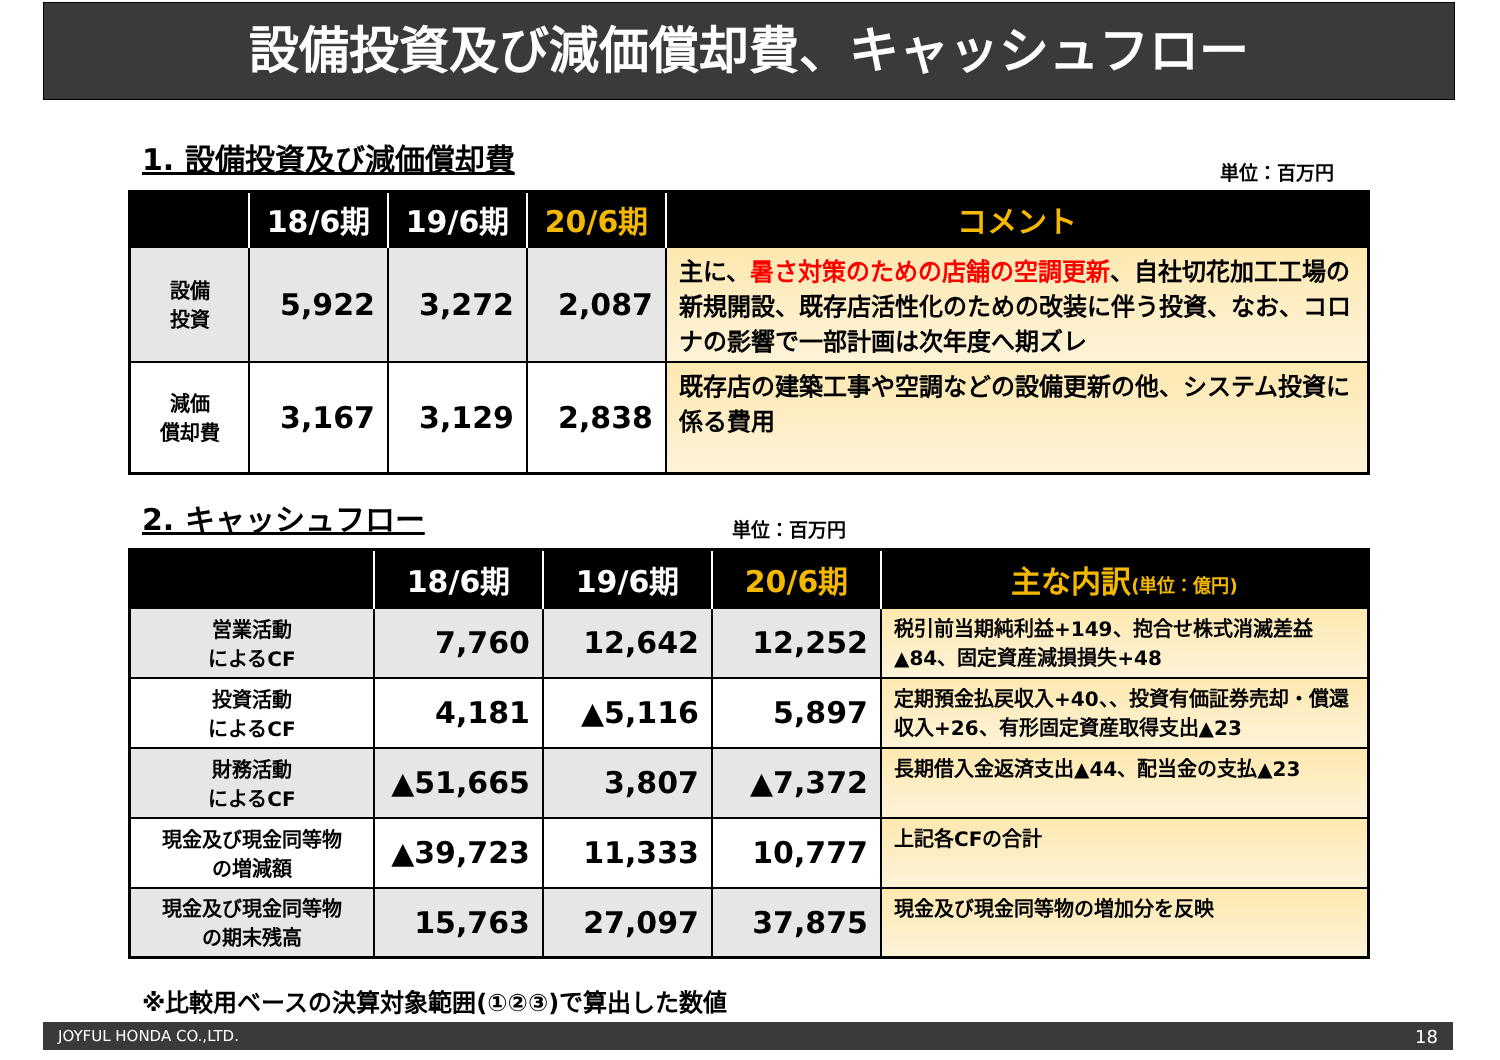設備投資及び減価償却費、キャッシュフロー
1. 設備投資及び減価償却費 単位：百万円
| | 18/6期 | 19/6期 | 20/6期 | コメント |
| --- | --- | --- | --- | --- |
| 設備 投資 | 5,922 | 3,272 | 2,087 | 主に、 暑さ対策のための店舗の空調更新 、自社切花加工工場の新規開設、既存店活性化のための改装に伴う投資、なお、コロナの影響で一部計画は次年度へ期ズレ |
| 減価 償却費 | 3,167 | 3,129 | 2,838 | 既存店の建築工事や空調などの設備更新の他、システム投資に係る費用 |
2. キャッシュフロー 単位：百万円
| | 18/6期 | 19/6期 | 20/6期 | 主な内訳 (単位：億円) |
| --- | --- | --- | --- | --- |
| 営業活動 によるCF | 7,760 | 12,642 | 12,252 | 税引前当期純利益+149、抱合せ株式消滅差益▲84、固定資産減損損失+48 |
| 投資活動 によるCF | 4,181 | ▲5,116 | 5,897 | 定期預金払戻収入+40、、投資有価証券売却・償還収入+26、有形固定資産取得支出▲23 |
| 財務活動 によるCF | ▲51,665 | 3,807 | ▲7,372 | 長期借入金返済支出▲44、配当金の支払▲23 |
| 現金及び現金同等物 の増減額 | ▲39,723 | 11,333 | 10,777 | 上記各CFの合計 |
| 現金及び現金同等物 の期末残高 | 15,763 | 27,097 | 37,875 | 現金及び現金同等物の増加分を反映 |
※比較用ベースの決算対象範囲(①②③)で算出した数値
JOYFUL HONDA CO.,LTD. 18